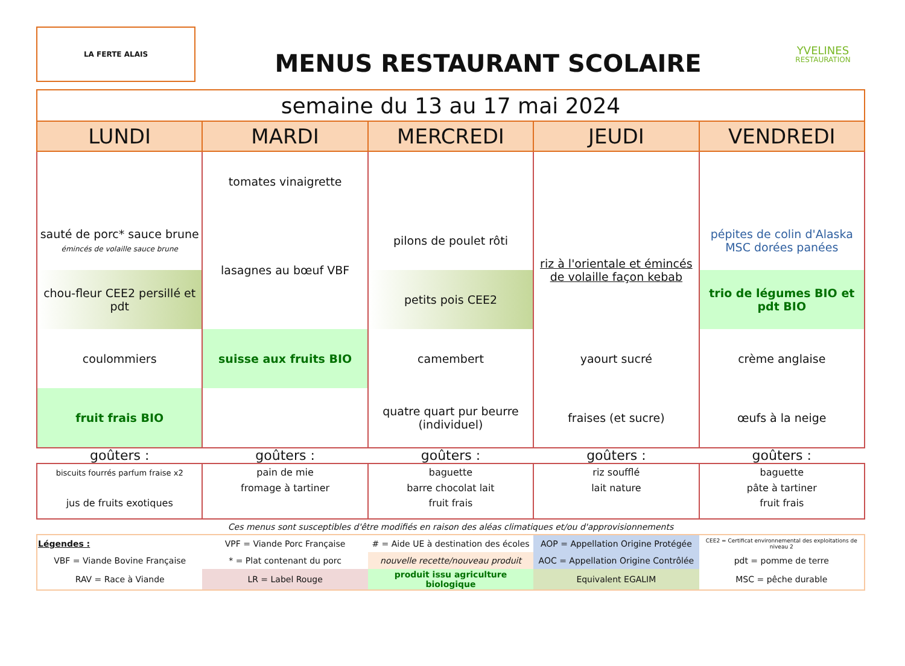LA FERTE ALAIS
MENUS RESTAURANT SCOLAIRE
YVELINES
RESTAURATION
| semaine du 13 au 17 mai 2024 | | | | |
| LUNDI | MARDI | MERCREDI | JEUDI | VENDREDI |
| | tomates vinaigrette | | | |
| sauté de porc* sauce brune émincés de volaille sauce brune | lasagnes au bœuf VBF | pilons de poulet rôti | riz à l'orientale et émincés de volaille façon kebab | pépites de colin d'Alaska MSC dorées panées |
| chou-fleur CEE2 persillé et pdt | | petits pois CEE2 | | trio de légumes BIO et pdt BIO |
| coulommiers | suisse aux fruits BIO | camembert | yaourt sucré | crème anglaise |
| fruit frais BIO | | quatre quart pur beurre (individuel) | fraises (et sucre) | œufs à la neige |
| goûters : | goûters : | goûters : | goûters : | goûters : |
| biscuits fourrés parfum fraise x2 jus de fruits exotiques | pain de mie fromage à tartiner | baguette barre chocolat lait fruit frais | riz soufflé lait nature | baguette pâte à tartiner fruit frais |
Ces menus sont susceptibles d'être modifiés en raison des aléas climatiques et/ou d'approvisionnements
| Légendes : | VPF = Viande Porc Française | # = Aide UE à destination des écoles | AOP = Appellation Origine Protégée | CEE2 = Certificat environnemental des exploitations de niveau 2 |
| VBF = Viande Bovine Française | * = Plat contenant du porc | nouvelle recette/nouveau produit | AOC = Appellation Origine Contrôlée | pdt = pomme de terre |
| RAV = Race à Viande | LR = Label Rouge | produit issu agriculture biologique | Equivalent EGALIM | MSC = pêche durable |